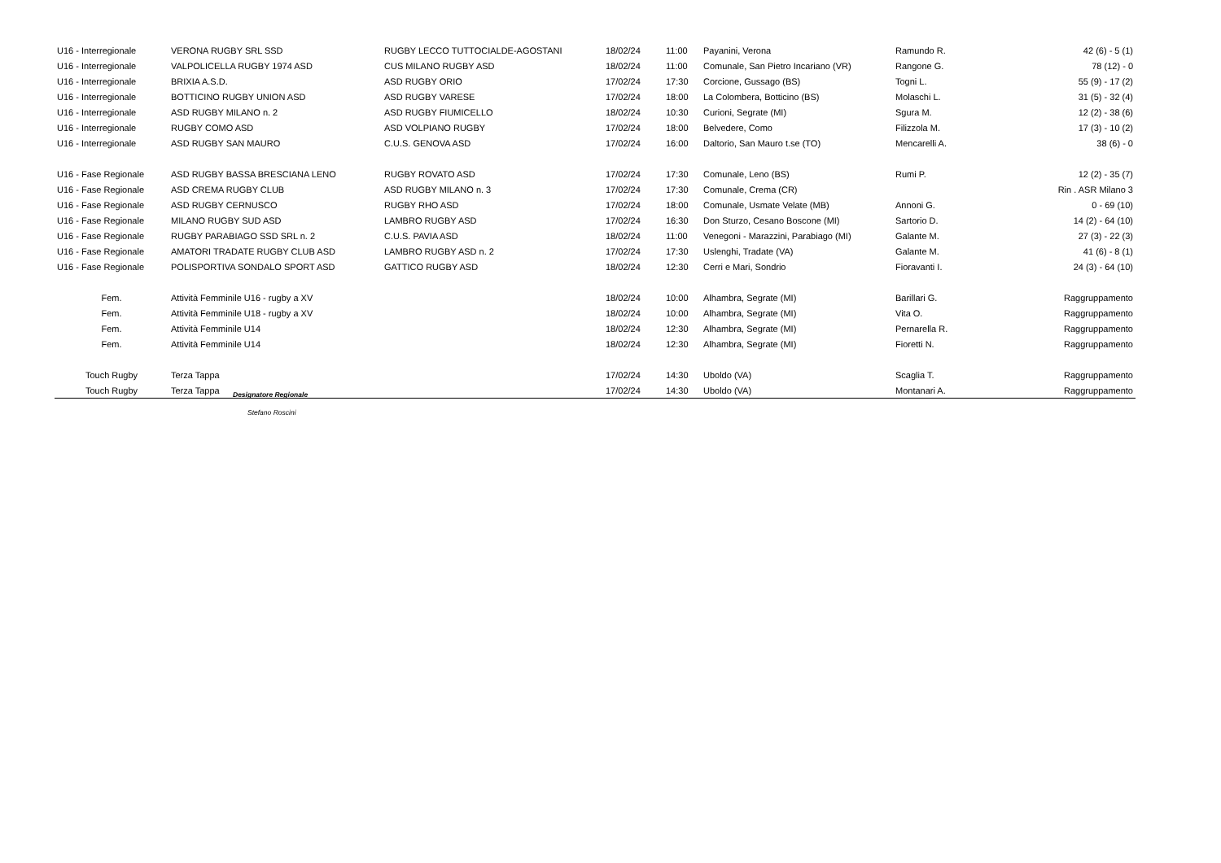| U16 - Interregionale | VERONA RUGBY SRL SSD | RUGBY LECCO TUTTOCIALDE-AGOSTANI | 18/02/24 | 11:00 | Payanini, Verona | Ramundo R. | 42 (6) - 5 (1) |
| U16 - Interregionale | VALPOLICELLA RUGBY 1974 ASD | CUS MILANO RUGBY ASD | 18/02/24 | 11:00 | Comunale, San Pietro Incariano (VR) | Rangone G. | 78 (12) - 0 |
| U16 - Interregionale | BRIXIA A.S.D. | ASD RUGBY ORIO | 17/02/24 | 17:30 | Corcione, Gussago (BS) | Togni L. | 55 (9) - 17 (2) |
| U16 - Interregionale | BOTTICINO RUGBY UNION ASD | ASD RUGBY VARESE | 17/02/24 | 18:00 | La Colombera, Botticino (BS) | Molaschi L. | 31 (5) - 32 (4) |
| U16 - Interregionale | ASD RUGBY MILANO n. 2 | ASD RUGBY FIUMICELLO | 18/02/24 | 10:30 | Curioni, Segrate (MI) | Sgura M. | 12 (2) - 38 (6) |
| U16 - Interregionale | RUGBY COMO ASD | ASD VOLPIANO RUGBY | 17/02/24 | 18:00 | Belvedere, Como | Filizzola M. | 17 (3) - 10 (2) |
| U16 - Interregionale | ASD RUGBY SAN MAURO | C.U.S. GENOVA ASD | 17/02/24 | 16:00 | Daltorio, San Mauro t.se (TO) | Mencarelli A. | 38 (6) - 0 |
| U16 - Fase Regionale | ASD RUGBY BASSA BRESCIANA LENO | RUGBY ROVATO ASD | 17/02/24 | 17:30 | Comunale, Leno (BS) | Rumi P. | 12 (2) - 35 (7) |
| U16 - Fase Regionale | ASD CREMA RUGBY CLUB | ASD RUGBY MILANO n. 3 | 17/02/24 | 17:30 | Comunale, Crema (CR) | | Rin . ASR Milano 3 |
| U16 - Fase Regionale | ASD RUGBY CERNUSCO | RUGBY RHO ASD | 17/02/24 | 18:00 | Comunale, Usmate Velate (MB) | Annoni G. | 0 - 69 (10) |
| U16 - Fase Regionale | MILANO RUGBY SUD ASD | LAMBRO RUGBY ASD | 17/02/24 | 16:30 | Don Sturzo, Cesano Boscone (MI) | Sartorio D. | 14 (2) - 64 (10) |
| U16 - Fase Regionale | RUGBY PARABIAGO SSD SRL n. 2 | C.U.S. PAVIA ASD | 18/02/24 | 11:00 | Venegoni - Marazzini, Parabiago (MI) | Galante M. | 27 (3) - 22 (3) |
| U16 - Fase Regionale | AMATORI TRADATE RUGBY CLUB ASD | LAMBRO RUGBY ASD n. 2 | 17/02/24 | 17:30 | Uslenghi, Tradate (VA) | Galante M. | 41 (6) - 8 (1) |
| U16 - Fase Regionale | POLISPORTIVA SONDALO SPORT ASD | GATTICO RUGBY ASD | 18/02/24 | 12:30 | Cerri e Mari, Sondrio | Fioravanti I. | 24 (3) - 64 (10) |
| Fem. | Attività Femminile U16 - rugby a XV | | 18/02/24 | 10:00 | Alhambra, Segrate (MI) | Barillari G. | Raggruppamento |
| Fem. | Attività Femminile U18 - rugby a XV | | 18/02/24 | 10:00 | Alhambra, Segrate (MI) | Vita O. | Raggruppamento |
| Fem. | Attività Femminile U14 | | 18/02/24 | 12:30 | Alhambra, Segrate (MI) | Pernarella R. | Raggruppamento |
| Fem. | Attività Femminile U14 | | 18/02/24 | 12:30 | Alhambra, Segrate (MI) | Fioretti N. | Raggruppamento |
| Touch Rugby | Terza Tappa | | 17/02/24 | 14:30 | Uboldo (VA) | Scaglia T. | Raggruppamento |
| Touch Rugby | Terza Tappa | | 17/02/24 | 14:30 | Uboldo (VA) | Montanari A. | Raggruppamento |
Designatore Regionale
Stefano Roscini